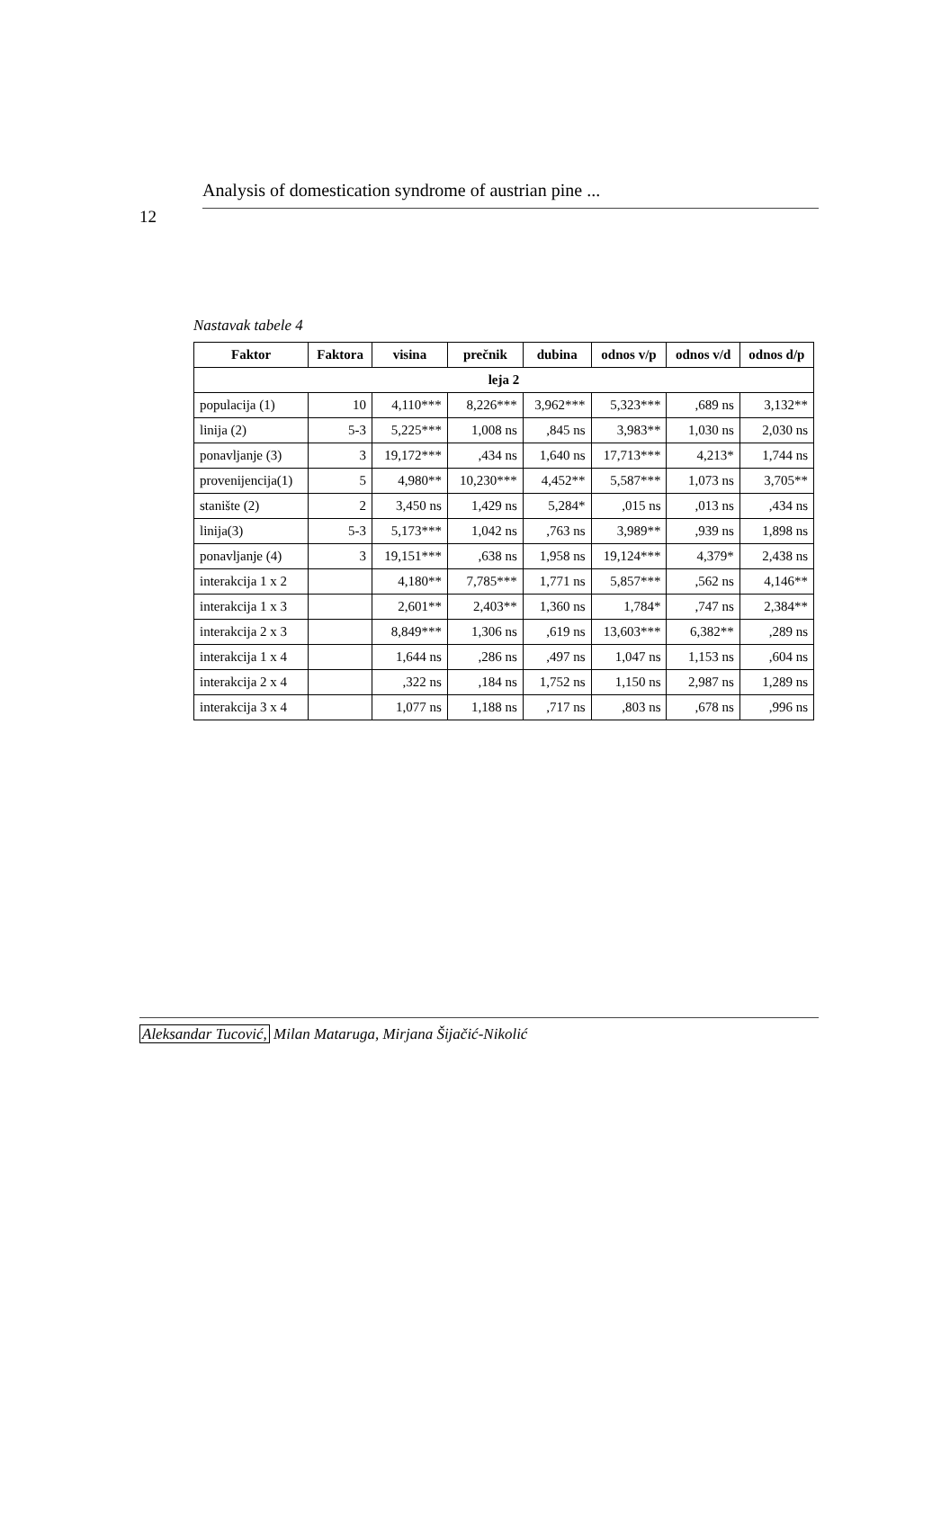12
Analysis of domestication syndrome of austrian pine ...
Nastavak tabele 4
| Faktor | Faktora | visina | prečnik | dubina | odnos v/p | odnos v/d | odnos d/p |
| --- | --- | --- | --- | --- | --- | --- | --- |
| leja 2 | | | | | | | |
| populacija (1) | 10 | 4,110*** | 8,226*** | 3,962*** | 5,323*** | ,689 ns | 3,132** |
| linija (2) | 5-3 | 5,225*** | 1,008 ns | ,845 ns | 3,983** | 1,030 ns | 2,030 ns |
| ponavljanje (3) | 3 | 19,172*** | ,434 ns | 1,640 ns | 17,713*** | 4,213* | 1,744 ns |
| provenijencija(1) | 5 | 4,980** | 10,230*** | 4,452** | 5,587*** | 1,073 ns | 3,705** |
| stanište (2) | 2 | 3,450 ns | 1,429 ns | 5,284* | ,015 ns | ,013 ns | ,434 ns |
| linija(3) | 5-3 | 5,173*** | 1,042 ns | ,763 ns | 3,989** | ,939 ns | 1,898 ns |
| ponavljanje (4) | 3 | 19,151*** | ,638 ns | 1,958 ns | 19,124*** | 4,379* | 2,438 ns |
| interakcija 1 x 2 | | 4,180** | 7,785*** | 1,771 ns | 5,857*** | ,562 ns | 4,146** |
| interakcija 1 x 3 | | 2,601** | 2,403** | 1,360 ns | 1,784* | ,747 ns | 2,384** |
| interakcija 2 x 3 | | 8,849*** | 1,306 ns | ,619 ns | 13,603*** | 6,382** | ,289 ns |
| interakcija 1 x 4 | | 1,644 ns | ,286 ns | ,497 ns | 1,047 ns | 1,153 ns | ,604 ns |
| interakcija 2 x 4 | | ,322 ns | ,184 ns | 1,752 ns | 1,150 ns | 2,987 ns | 1,289 ns |
| interakcija 3 x 4 | | 1,077 ns | 1,188 ns | ,717 ns | ,803 ns | ,678 ns | ,996 ns |
Aleksandar Tucović, Milan Mataruga, Mirjana Šijačić-Nikolić